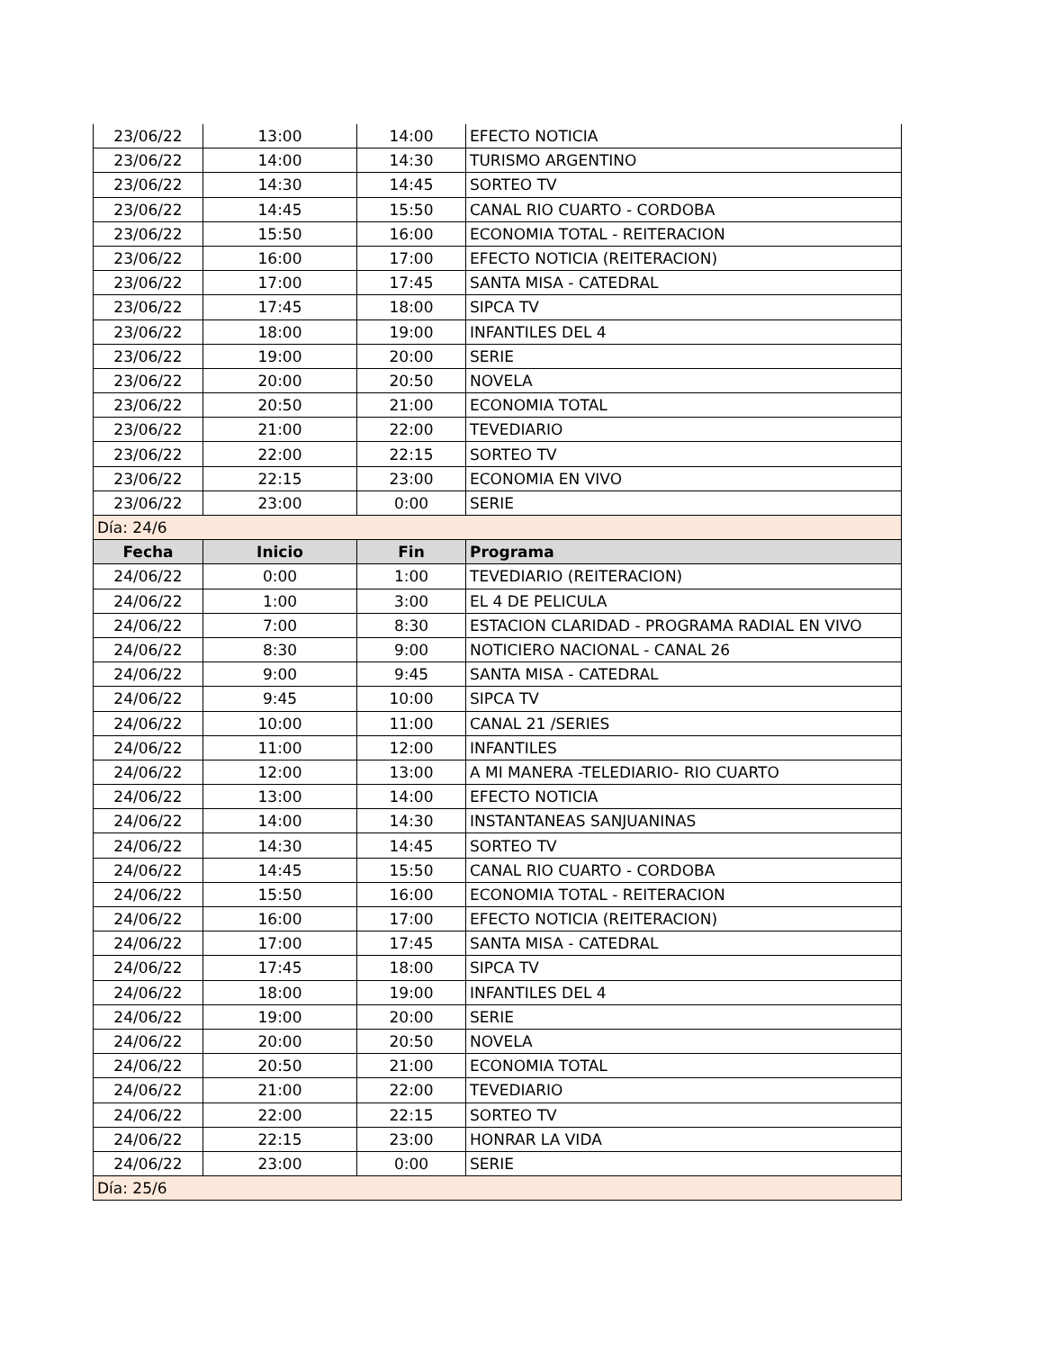| 23/06/22 | 13:00 | 14:00 | EFECTO NOTICIA |
| 23/06/22 | 14:00 | 14:30 | TURISMO ARGENTINO |
| 23/06/22 | 14:30 | 14:45 | SORTEO TV |
| 23/06/22 | 14:45 | 15:50 | CANAL RIO CUARTO - CORDOBA |
| 23/06/22 | 15:50 | 16:00 | ECONOMIA TOTAL - REITERACION |
| 23/06/22 | 16:00 | 17:00 | EFECTO NOTICIA (REITERACION) |
| 23/06/22 | 17:00 | 17:45 | SANTA MISA - CATEDRAL |
| 23/06/22 | 17:45 | 18:00 | SIPCA TV |
| 23/06/22 | 18:00 | 19:00 | INFANTILES DEL 4 |
| 23/06/22 | 19:00 | 20:00 | SERIE |
| 23/06/22 | 20:00 | 20:50 | NOVELA |
| 23/06/22 | 20:50 | 21:00 | ECONOMIA TOTAL |
| 23/06/22 | 21:00 | 22:00 | TEVEDIARIO |
| 23/06/22 | 22:00 | 22:15 | SORTEO TV |
| 23/06/22 | 22:15 | 23:00 | ECONOMIA EN VIVO |
| 23/06/22 | 23:00 | 0:00 | SERIE |
| Día: 24/6 | | | |
| Fecha | Inicio | Fin | Programa |
| 24/06/22 | 0:00 | 1:00 | TEVEDIARIO (REITERACION) |
| 24/06/22 | 1:00 | 3:00 | EL 4 DE PELICULA |
| 24/06/22 | 7:00 | 8:30 | ESTACION CLARIDAD - PROGRAMA RADIAL EN VIVO |
| 24/06/22 | 8:30 | 9:00 | NOTICIERO NACIONAL - CANAL 26 |
| 24/06/22 | 9:00 | 9:45 | SANTA MISA - CATEDRAL |
| 24/06/22 | 9:45 | 10:00 | SIPCA TV |
| 24/06/22 | 10:00 | 11:00 | CANAL 21 /SERIES |
| 24/06/22 | 11:00 | 12:00 | INFANTILES |
| 24/06/22 | 12:00 | 13:00 | A MI MANERA -TELEDIARIO- RIO CUARTO |
| 24/06/22 | 13:00 | 14:00 | EFECTO NOTICIA |
| 24/06/22 | 14:00 | 14:30 | INSTANTANEAS SANJUANINAS |
| 24/06/22 | 14:30 | 14:45 | SORTEO TV |
| 24/06/22 | 14:45 | 15:50 | CANAL RIO CUARTO - CORDOBA |
| 24/06/22 | 15:50 | 16:00 | ECONOMIA TOTAL - REITERACION |
| 24/06/22 | 16:00 | 17:00 | EFECTO NOTICIA (REITERACION) |
| 24/06/22 | 17:00 | 17:45 | SANTA MISA - CATEDRAL |
| 24/06/22 | 17:45 | 18:00 | SIPCA TV |
| 24/06/22 | 18:00 | 19:00 | INFANTILES DEL 4 |
| 24/06/22 | 19:00 | 20:00 | SERIE |
| 24/06/22 | 20:00 | 20:50 | NOVELA |
| 24/06/22 | 20:50 | 21:00 | ECONOMIA TOTAL |
| 24/06/22 | 21:00 | 22:00 | TEVEDIARIO |
| 24/06/22 | 22:00 | 22:15 | SORTEO TV |
| 24/06/22 | 22:15 | 23:00 | HONRAR LA VIDA |
| 24/06/22 | 23:00 | 0:00 | SERIE |
| Día: 25/6 | | | |